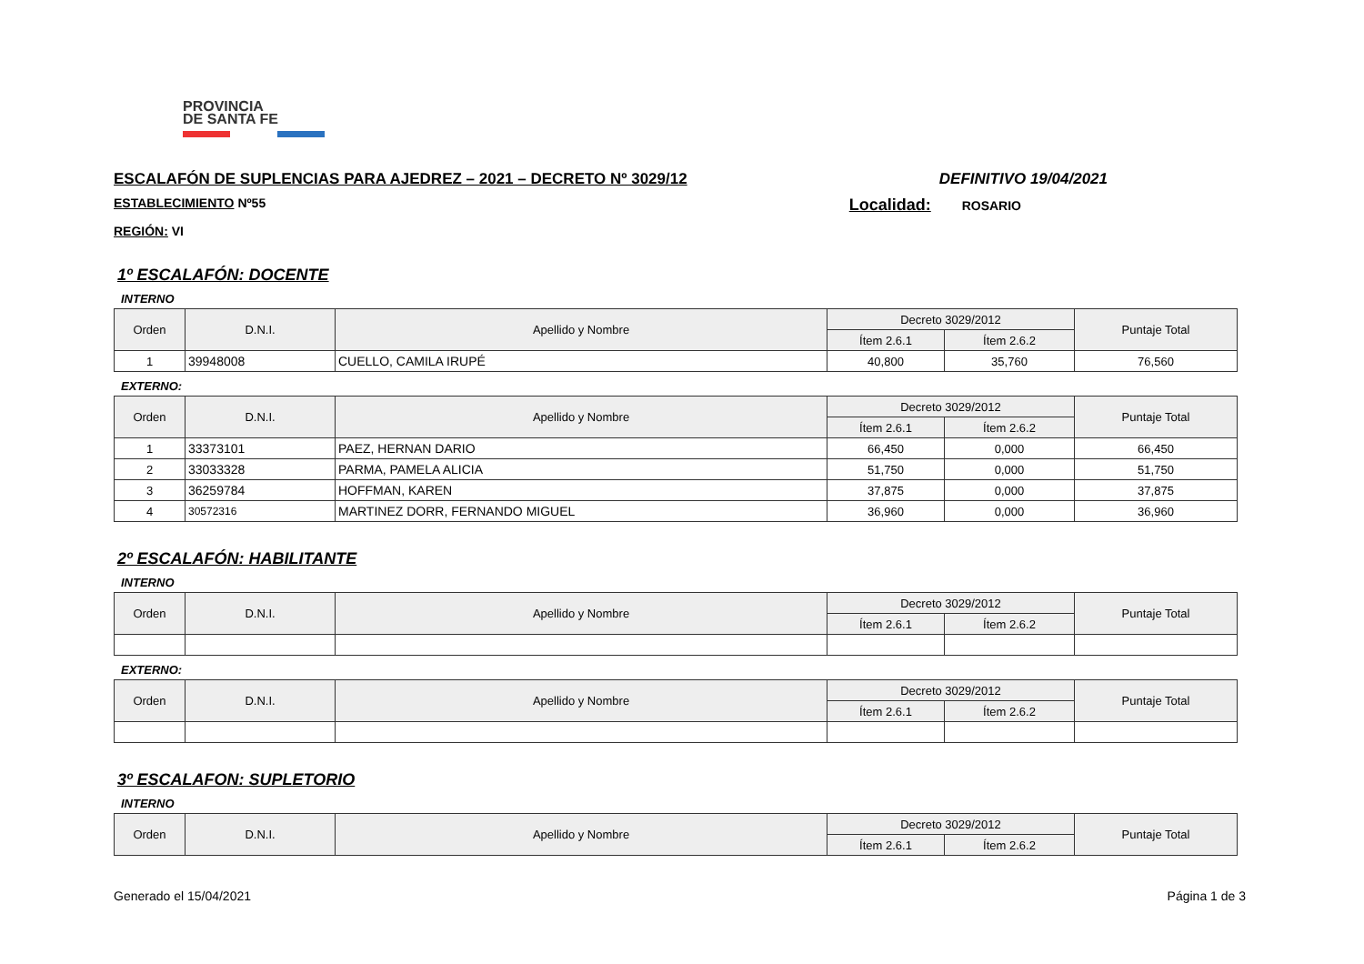PROVINCIA
DE SANTA FE
ESCALAFÓN DE SUPLENCIAS PARA AJEDREZ – 2021 – DECRETO Nº 3029/12 DEFINITIVO 19/04/2021
ESTABLECIMIENTO Nº55 Localidad: ROSARIO
REGIÓN: VI
1º ESCALAFÓN: DOCENTE
INTERNO
| Orden | D.N.I. | Apellido y Nombre | Decreto 3029/2012 | | Puntaje Total |
| --- | --- | --- | --- | --- | --- |
| | | | Ítem 2.6.1 | Ítem 2.6.2 | |
| 1 | 39948008 | CUELLO, CAMILA IRUPÉ | 40,800 | 35,760 | 76,560 |
EXTERNO:
| Orden | D.N.I. | Apellido y Nombre | Decreto 3029/2012 | | Puntaje Total |
| --- | --- | --- | --- | --- | --- |
| | | | Ítem 2.6.1 | Ítem 2.6.2 | |
| 1 | 33373101 | PAEZ, HERNAN DARIO | 66,450 | 0,000 | 66,450 |
| 2 | 33033328 | PARMA, PAMELA ALICIA | 51,750 | 0,000 | 51,750 |
| 3 | 36259784 | HOFFMAN, KAREN | 37,875 | 0,000 | 37,875 |
| 4 | 30572316 | MARTINEZ DORR, FERNANDO MIGUEL | 36,960 | 0,000 | 36,960 |
2º ESCALAFÓN: HABILITANTE
INTERNO
| Orden | D.N.I. | Apellido y Nombre | Decreto 3029/2012 | | Puntaje Total |
| --- | --- | --- | --- | --- | --- |
| | | | Ítem 2.6.1 | Ítem 2.6.2 | |
EXTERNO:
| Orden | D.N.I. | Apellido y Nombre | Decreto 3029/2012 | | Puntaje Total |
| --- | --- | --- | --- | --- | --- |
| | | | Ítem 2.6.1 | Ítem 2.6.2 | |
3º ESCALAFON: SUPLETORIO
INTERNO
| Orden | D.N.I. | Apellido y Nombre | Decreto 3029/2012 | | Puntaje Total |
| --- | --- | --- | --- | --- | --- |
| | | | Ítem 2.6.1 | Ítem 2.6.2 | |
Generado el 15/04/2021 Página 1 de 3